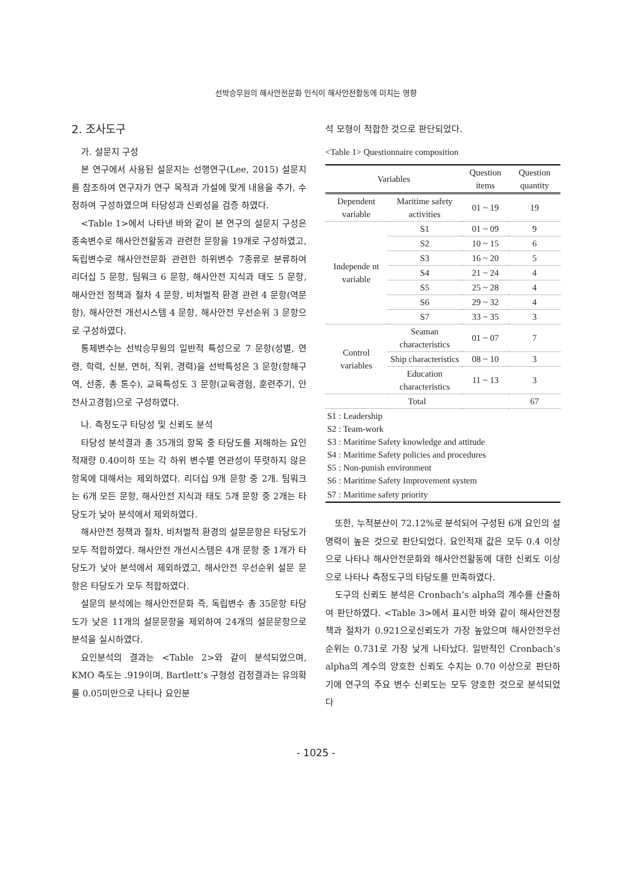선박승무원의 해사안전문화 인식이 해사안전활동에 미치는 영향
2. 조사도구
가. 설문지 구성
본 연구에서 사용된 설문지는 선행연구(Lee, 2015) 설문지를 참조하여 연구자가 연구 목적과 가설에 맞게 내용을 추가, 수정하여 구성하였으며 타당성과 신뢰성을 검증 하였다.
<Table 1>에서 나타낸 바와 같이 본 연구의 설문지 구성은 종속변수로 해사안전활동과 관련한 문항을 19개로 구성하였고, 독립변수로 해사안전문화 관련한 하위변수 7종류로 분류하여 리더십 5 문항, 팀워크 6 문항, 해사안전 지식과 태도 5 문항, 해사안전 정책과 절차 4 문항, 비처벌적 환경 관련 4 문항(역문항), 해사안전 개선시스템 4 문항, 해사안전 우선순위 3 문항으로 구성하였다.
통제변수는 선박승무원의 일반적 특성으로 7 문항(성별, 연령, 학력, 신분, 면허, 직위, 경력)을 선박특성은 3 문항(항해구역, 선종, 총 톤수), 교육특성도 3 문항(교육경험, 훈련주기, 안전사고경험)으로 구성하였다.
나. 측정도구 타당성 및 신뢰도 분석
타당성 분석결과 총 35개의 항목 중 타당도를 저해하는 요인 적재량 0.40이하 또는 각 하위 변수별 연관성이 뚜렷하지 않은 항목에 대해서는 제외하였다. 리더십 9개 문항 중 2개. 팀워크는 6개 모든 문항, 해사안전 지식과 태도 5개 문항 중 2개는 타당도가 낮아 분석에서 제외하였다.
해사안전 정책과 절차, 비처벌적 환경의 설문문항은 타당도가 모두 적합하였다. 해사안전 개선시스템은 4개 문항 중 1개가 타당도가 낮아 분석에서 제외하였고, 해사안전 우선순위 설문 문항은 타당도가 모두 적합하였다.
설문의 분석에는 해사안전문화 즉, 독립변수 총 35문항 타당도가 낮은 11개의 설문문항을 제외하여 24개의 설문문항으로 분석을 실시하였다.
요인분석의 결과는 <Table 2>와 같이 분석되었으며, KMO 측도는 .919이며, Bartlett’s 구형성 검정결과는 유의확률 0.05미만으로 나타나 요인분
석 모형이 적합한 것으로 판단되었다.
<Table 1> Questionnaire composition
| Variables | | Question items | Question quantity |
| --- | --- | --- | --- |
| Dependent variable | Maritime safety activities | 01 ~ 19 | 19 |
| Independe nt variable | S1 | 01 ~ 09 | 9 |
| | S2 | 10 ~ 15 | 6 |
| | S3 | 16 ~ 20 | 5 |
| | S4 | 21 ~ 24 | 4 |
| | S5 | 25 ~ 28 | 4 |
| | S6 | 29 ~ 32 | 4 |
| | S7 | 33 ~ 35 | 3 |
| Control variables | Seaman characteristics | 01 ~ 07 | 7 |
| | Ship characteristics | 08 ~ 10 | 3 |
| | Education characteristics | 11 ~ 13 | 3 |
| Total | | | 67 |
| S1 : Leadership S2 : Team-work S3 : Maritime Safety knowledge and attitude S4 : Maritime Safety policies and procedures S5 : Non-punish environment S6 : Maritime Safety Improvement system | | | |
| S7 : Maritime safety priority | | | |
또한, 누적분산이 72.12%로 분석되어 구성된 6개 요인의 설명력이 높은 것으로 판단되었다. 요인적재 값은 모두 0.4 이상으로 나타나 해사안전문화와 해사안전활동에 대한 신뢰도 이상으로 나타나 측정도구의 타당도를 만족하였다.
도구의 신뢰도 분석은 Cronbach’s alpha의 계수를 산출하여 판단하였다. <Table 3>에서 표시한 바와 같이 해사안전정책과 절차가 0.921으로신뢰도가 가장 높았으며 해사안전우선순위는 0.731로 가장 낮게 나타났다. 일반적인 Cronbach’s alpha의 계수의 양호한 신뢰도 수치는 0.70 이상으로 판단하기에 연구의 주요 변수 신뢰도는 모두 양호한 것으로 분석되었다
- 1025 -